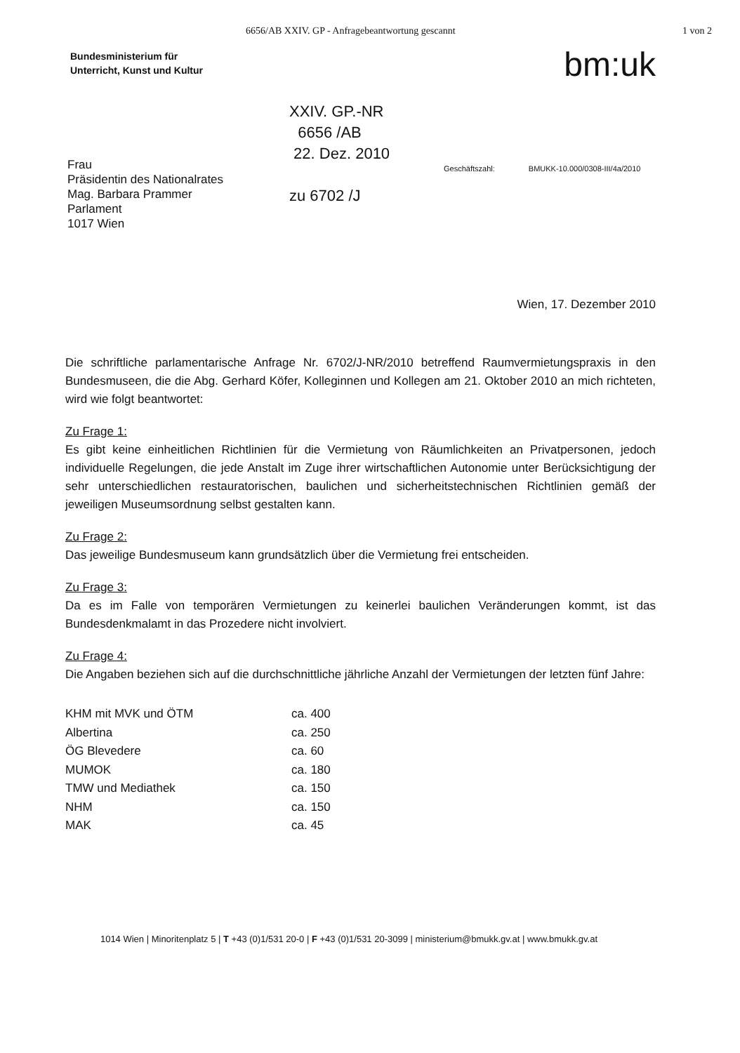6656/AB XXIV. GP - Anfragebeantwortung gescannt 1 von 2
Bundesministerium für
Unterricht, Kunst und Kultur
bm:uk
Frau
Präsidentin des Nationalrates
Mag. Barbara Prammer
Parlament
1017 Wien
XXIV. GP.-NR
6656 /AB
22. Dez. 2010
zu 6702 /J
Geschäftszahl: BMUKK-10.000/0308-III/4a/2010
Wien, 17. Dezember 2010
Die schriftliche parlamentarische Anfrage Nr. 6702/J-NR/2010 betreffend Raumvermietungspraxis in den Bundesmuseen, die die Abg. Gerhard Köfer, Kolleginnen und Kollegen am 21. Oktober 2010 an mich richteten, wird wie folgt beantwortet:
Zu Frage 1:
Es gibt keine einheitlichen Richtlinien für die Vermietung von Räumlichkeiten an Privatpersonen, jedoch individuelle Regelungen, die jede Anstalt im Zuge ihrer wirtschaftlichen Autonomie unter Berücksichtigung der sehr unterschiedlichen restauratorischen, baulichen und sicherheitstechnischen Richtlinien gemäß der jeweiligen Museumsordnung selbst gestalten kann.
Zu Frage 2:
Das jeweilige Bundesmuseum kann grundsätzlich über die Vermietung frei entscheiden.
Zu Frage 3:
Da es im Falle von temporären Vermietungen zu keinerlei baulichen Veränderungen kommt, ist das Bundesdenkmalamt in das Prozedere nicht involviert.
Zu Frage 4:
Die Angaben beziehen sich auf die durchschnittliche jährliche Anzahl der Vermietungen der letzten fünf Jahre:
| KHM mit MVK und ÖTM | ca. 400 |
| Albertina | ca. 250 |
| ÖG Blevedere | ca. 60 |
| MUMOK | ca. 180 |
| TMW und Mediathek | ca. 150 |
| NHM | ca. 150 |
| MAK | ca. 45 |
1014 Wien | Minoritenplatz 5 | T +43 (0)1/531 20-0 | F +43 (0)1/531 20-3099 | ministerium@bmukk.gv.at | www.bmukk.gv.at